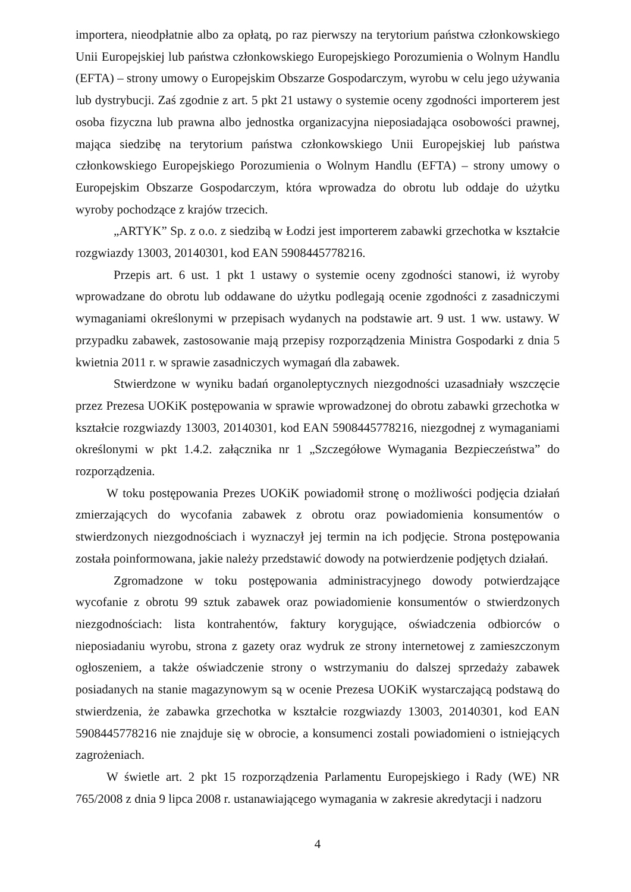importera, nieodpłatnie albo za opłatą, po raz pierwszy na terytorium państwa członkowskiego Unii Europejskiej lub państwa członkowskiego Europejskiego Porozumienia o Wolnym Handlu (EFTA) – strony umowy o Europejskim Obszarze Gospodarczym, wyrobu w celu jego używania lub dystrybucji. Zaś zgodnie z art. 5 pkt 21 ustawy o systemie oceny zgodności importerem jest osoba fizyczna lub prawna albo jednostka organizacyjna nieposiadająca osobowości prawnej, mająca siedzibę na terytorium państwa członkowskiego Unii Europejskiej lub państwa członkowskiego Europejskiego Porozumienia o Wolnym Handlu (EFTA) – strony umowy o Europejskim Obszarze Gospodarczym, która wprowadza do obrotu lub oddaje do użytku wyroby pochodzące z krajów trzecich.
„ARTYK” Sp. z o.o. z siedzibą w Łodzi jest importerem zabawki grzechotka w kształcie rozgwiazdy 13003, 20140301, kod EAN 5908445778216.
Przepis art. 6 ust. 1 pkt 1 ustawy o systemie oceny zgodności stanowi, iż wyroby wprowadzane do obrotu lub oddawane do użytku podlegają ocenie zgodności z zasadniczymi wymaganiami określonymi w przepisach wydanych na podstawie art. 9 ust. 1 ww. ustawy. W przypadku zabawek, zastosowanie mają przepisy rozporządzenia Ministra Gospodarki z dnia 5 kwietnia 2011 r. w sprawie zasadniczych wymagań dla zabawek.
Stwierdzone w wyniku badań organoleptycznych niezgodności uzasadniały wszczęcie przez Prezesa UOKiK postępowania w sprawie wprowadzonej do obrotu zabawki grzechotka w kształcie rozgwiazdy 13003, 20140301, kod EAN 5908445778216, niezgodnej z wymaganiami określonymi w pkt 1.4.2. załącznika nr 1 „Szczegółowe Wymagania Bezpieczeństwa” do rozporządzenia.
W toku postępowania Prezes UOKiK powiadomił stronę o możliwości podjęcia działań zmierzających do wycofania zabawek z obrotu oraz powiadomienia konsumentów o stwierdzonych niezgodnościach i wyznaczył jej termin na ich podjęcie. Strona postępowania została poinformowana, jakie należy przedstawić dowody na potwierdzenie podjętych działań.
Zgromadzone w toku postępowania administracyjnego dowody potwierdzające wycofanie z obrotu 99 sztuk zabawek oraz powiadomienie konsumentów o stwierdzonych niezgodnościach: lista kontrahentów, faktury korygujące, oświadczenia odbiorców o nieposiadaniu wyrobu, strona z gazety oraz wydruk ze strony internetowej z zamieszczonym ogłoszeniem, a także oświadczenie strony o wstrzymaniu do dalszej sprzedaży zabawek posiadanych na stanie magazynowym są w ocenie Prezesa UOKiK wystarczającą podstawą do stwierdzenia, że zabawka grzechotka w kształcie rozgwiazdy 13003, 20140301, kod EAN 5908445778216 nie znajduje się w obrocie, a konsumenci zostali powiadomieni o istniejących zagrożeniach.
W świetle art. 2 pkt 15 rozporządzenia Parlamentu Europejskiego i Rady (WE) NR 765/2008 z dnia 9 lipca 2008 r. ustanawiającego wymagania w zakresie akredytacji i nadzoru
4